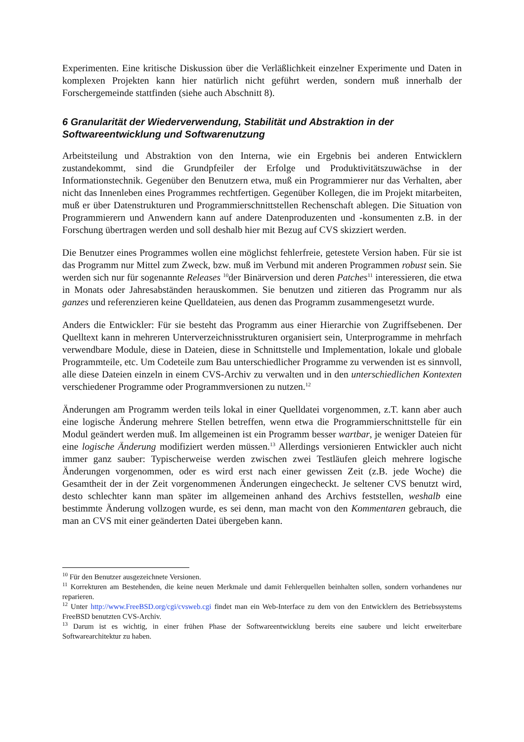Experimenten. Eine kritische Diskussion über die Verläßlichkeit einzelner Experimente und Daten in komplexen Projekten kann hier natürlich nicht geführt werden, sondern muß innerhalb der Forschergemeinde stattfinden (siehe auch Abschnitt 8).
6 Granularität der Wiederverwendung, Stabilität und Abstraktion in der Softwareentwicklung und Softwarenutzung
Arbeitsteilung und Abstraktion von den Interna, wie ein Ergebnis bei anderen Entwicklern zustandekommt, sind die Grundpfeiler der Erfolge und Produktivitätszuwächse in der Informationstechnik. Gegenüber den Benutzern etwa, muß ein Programmierer nur das Verhalten, aber nicht das Innenleben eines Programmes rechtfertigen. Gegenüber Kollegen, die im Projekt mitarbeiten, muß er über Datenstrukturen und Programmierschnittstellen Rechenschaft ablegen. Die Situation von Programmierern und Anwendern kann auf andere Datenproduzenten und -konsumenten z.B. in der Forschung übertragen werden und soll deshalb hier mit Bezug auf CVS skizziert werden.
Die Benutzer eines Programmes wollen eine möglichst fehlerfreie, getestete Version haben. Für sie ist das Programm nur Mittel zum Zweck, bzw. muß im Verbund mit anderen Programmen robust sein. Sie werden sich nur für sogenannte Releases <sup>10</sup>der Binärversion und deren Patches<sup>11</sup> interessieren, die etwa in Monats oder Jahresabständen herauskommen. Sie benutzen und zitieren das Programm nur als ganzes und referenzieren keine Quelldateien, aus denen das Programm zusammengesetzt wurde.
Anders die Entwickler: Für sie besteht das Programm aus einer Hierarchie von Zugriffsebenen. Der Quelltext kann in mehreren Unterverzeichnisstrukturen organisiert sein, Unterprogramme in mehrfach verwendbare Module, diese in Dateien, diese in Schnittstelle und Implementation, lokale und globale Programmteile, etc. Um Codeteile zum Bau unterschiedlicher Programme zu verwenden ist es sinnvoll, alle diese Dateien einzeln in einem CVS-Archiv zu verwalten und in den unterschiedlichen Kontexten verschiedener Programme oder Programmversionen zu nutzen.<sup>12</sup>
Änderungen am Programm werden teils lokal in einer Quelldatei vorgenommen, z.T. kann aber auch eine logische Änderung mehrere Stellen betreffen, wenn etwa die Programmierschnittstelle für ein Modul geändert werden muß. Im allgemeinen ist ein Programm besser wartbar, je weniger Dateien für eine logische Änderung modifiziert werden müssen.<sup>13</sup> Allerdings versionieren Entwickler auch nicht immer ganz sauber: Typischerweise werden zwischen zwei Testläufen gleich mehrere logische Änderungen vorgenommen, oder es wird erst nach einer gewissen Zeit (z.B. jede Woche) die Gesamtheit der in der Zeit vorgenommenen Änderungen eingecheckt. Je seltener CVS benutzt wird, desto schlechter kann man später im allgemeinen anhand des Archivs feststellen, weshalb eine bestimmte Änderung vollzogen wurde, es sei denn, man macht von den Kommentaren gebrauch, die man an CVS mit einer geänderten Datei übergeben kann.
<sup>10</sup> Für den Benutzer ausgezeichnete Versionen.
<sup>11</sup> Korrekturen am Bestehenden, die keine neuen Merkmale und damit Fehlerquellen beinhalten sollen, sondern vorhandenes nur reparieren.
<sup>12</sup> Unter http://www.FreeBSD.org/cgi/cvsweb.cgi findet man ein Web-Interface zu dem von den Entwicklern des Betriebssystems FreeBSD benutzten CVS-Archiv.
<sup>13</sup> Darum ist es wichtig, in einer frühen Phase der Softwareentwicklung bereits eine saubere und leicht erweiterbare Softwarearchitektur zu haben.